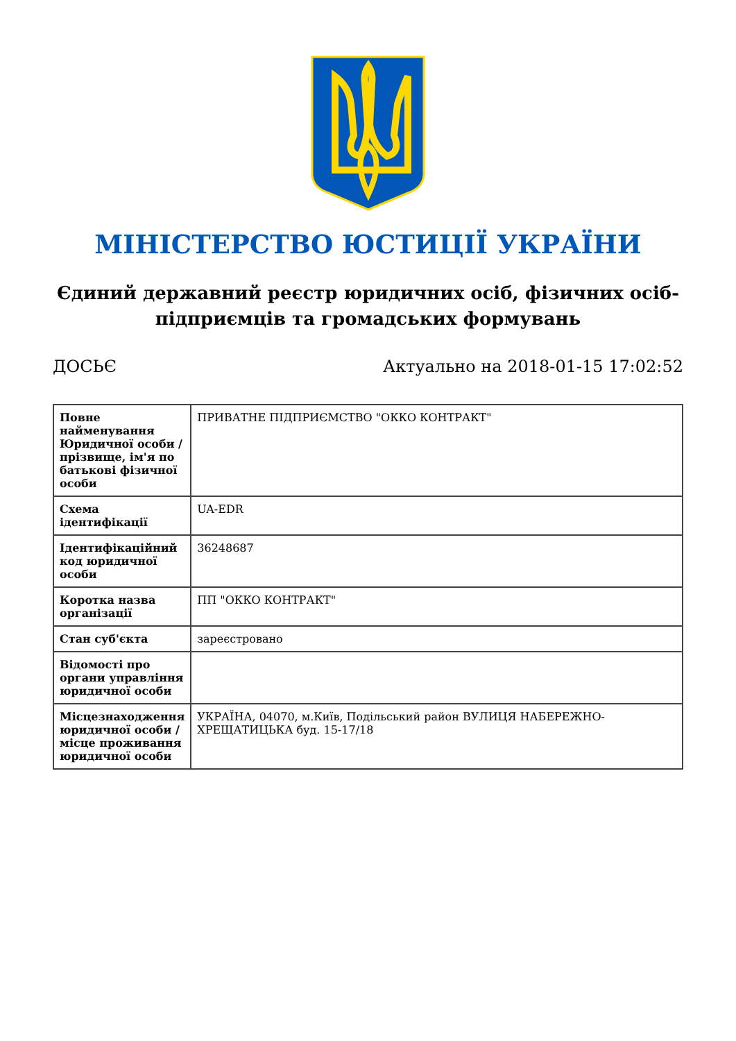МІНІСТЕРСТВО ЮСТИЦІЇ УКРАЇНИ
Єдиний державний реєстр юридичних осіб, фізичних осіб-підприємців та громадських формувань
ДОСЬЄ Актуально на 2018-01-15 17:02:52
| Повне найменування Юридичної особи / прізвище, ім'я по батькові фізичної особи | ПРИВАТНЕ ПІДПРИЄМСТВО "ОККО КОНТРАКТ" |
| Схема ідентифікації | UA-EDR |
| Ідентифікаційний код юридичної особи | 36248687 |
| Коротка назва організації | ПП "ОККО КОНТРАКТ" |
| Стан суб'єкта | зареєстровано |
| Відомості про органи управління юридичної особи | |
| Місцезнаходження юридичної особи / місце проживання юридичної особи | УКРАЇНА, 04070, м.Київ, Подільський район ВУЛИЦЯ НАБЕРЕЖНО-ХРЕЩАТИЦЬКА буд. 15-17/18 |